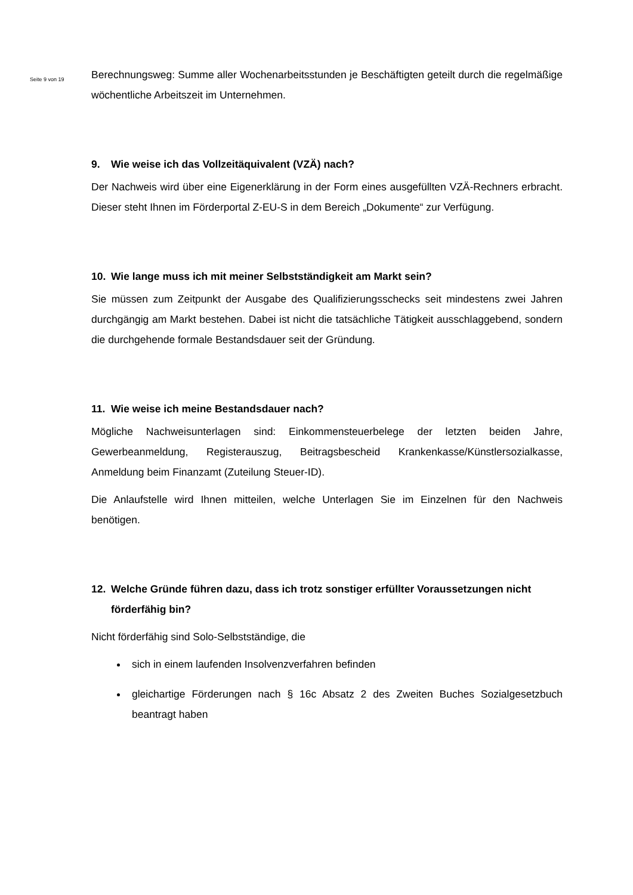Seite 9 von 19
Berechnungsweg: Summe aller Wochenarbeitsstunden je Beschäftigten geteilt durch die regelmäßige wöchentliche Arbeitszeit im Unternehmen.
9. Wie weise ich das Vollzeitäquivalent (VZÄ) nach?
Der Nachweis wird über eine Eigenerklärung in der Form eines ausgefüllten VZÄ-Rechners erbracht. Dieser steht Ihnen im Förderportal Z-EU-S in dem Bereich „Dokumente“ zur Verfügung.
10. Wie lange muss ich mit meiner Selbstständigkeit am Markt sein?
Sie müssen zum Zeitpunkt der Ausgabe des Qualifizierungsschecks seit mindestens zwei Jahren durchgängig am Markt bestehen. Dabei ist nicht die tatsächliche Tätigkeit ausschlaggebend, sondern die durchgehende formale Bestandsdauer seit der Gründung.
11. Wie weise ich meine Bestandsdauer nach?
Mögliche Nachweisunterlagen sind: Einkommensteuerbelege der letzten beiden Jahre, Gewerbeanmeldung, Registerauszug, Beitragsbescheid Krankenkasse/Künstlersozialkasse, Anmeldung beim Finanzamt (Zuteilung Steuer-ID).
Die Anlaufstelle wird Ihnen mitteilen, welche Unterlagen Sie im Einzelnen für den Nachweis benötigen.
12. Welche Gründe führen dazu, dass ich trotz sonstiger erfüllter Voraussetzungen nicht förderfähig bin?
Nicht förderfähig sind Solo-Selbstständige, die
sich in einem laufenden Insolvenzverfahren befinden
gleichartige Förderungen nach § 16c Absatz 2 des Zweiten Buches Sozialgesetzbuch beantragt haben